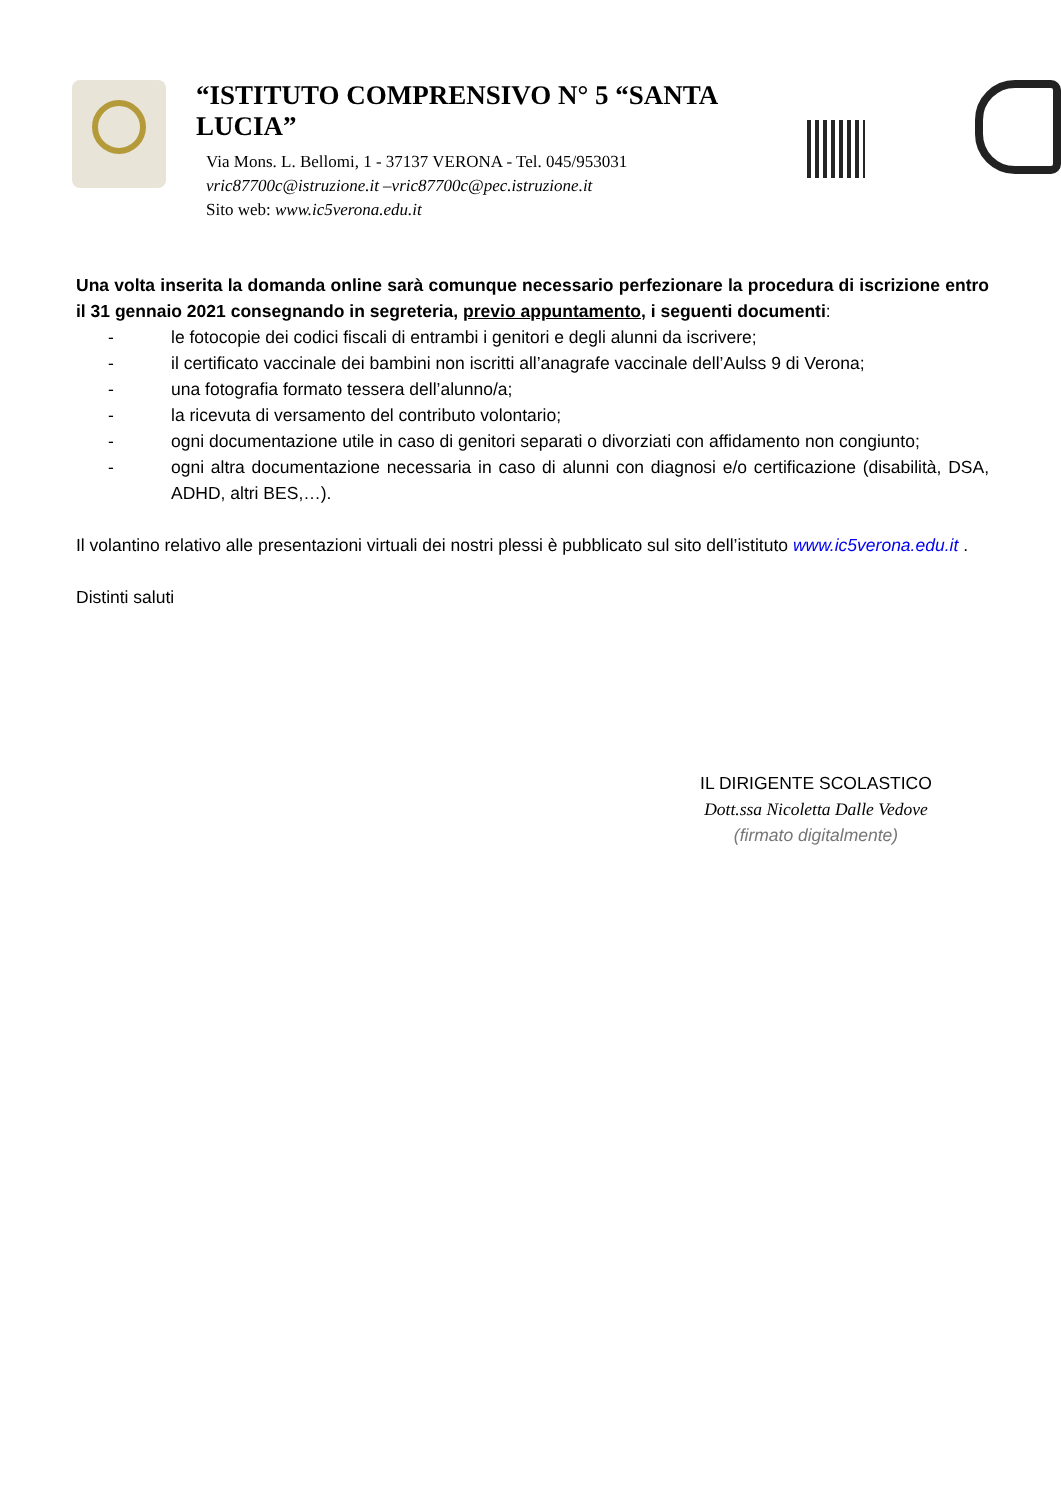“ISTITUTO COMPRENSIVO N° 5 “SANTA LUCIA”
Via Mons. L. Bellomi, 1 - 37137 VERONA - Tel. 045/953031
vric87700c@istruzione.it –vric87700c@pec.istruzione.it
Sito web: www.ic5verona.edu.it
Una volta inserita la domanda online sarà comunque necessario perfezionare la procedura di iscrizione entro il 31 gennaio 2021 consegnando in segreteria, previo appuntamento, i seguenti documenti:
- le fotocopie dei codici fiscali di entrambi i genitori e degli alunni da iscrivere;
- il certificato vaccinale dei bambini non iscritti all’anagrafe vaccinale dell’Aulss 9 di Verona;
- una fotografia formato tessera dell’alunno/a;
- la ricevuta di versamento del contributo volontario;
- ogni documentazione utile in caso di genitori separati o divorziati con affidamento non congiunto;
- ogni altra documentazione necessaria in caso di alunni con diagnosi e/o certificazione (disabilità, DSA, ADHD, altri BES,…).
Il volantino relativo alle presentazioni virtuali dei nostri plessi è pubblicato sul sito dell’istituto www.ic5verona.edu.it .
Distinti saluti
IL DIRIGENTE SCOLASTICO
Dott.ssa Nicoletta Dalle Vedove
(firmato digitalmente)